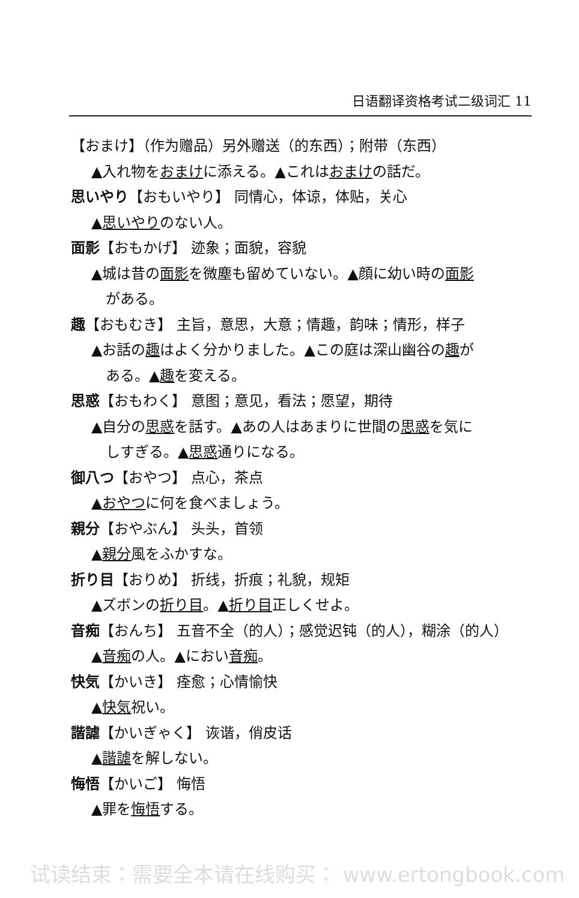日语翻译资格考试二级词汇 11
【おまけ】（作为赠品）另外赠送（的东西）；附带（东西）
▲入れ物をおまけに添える。▲これはおまけの話だ。
思いやり【おもいやり】 同情心，体谅，体贴，关心
▲思いやりのない人。
面影【おもかげ】 迹象；面貌，容貌
▲城は昔の面影を微塵も留めていない。▲顔に幼い時の面影
がある。
趣【おもむき】 主旨，意思，大意；情趣，韵味；情形，样子
▲お話の趣はよく分かりました。▲この庭は深山幽谷の趣が
ある。▲趣を変える。
思惑【おもわく】 意图；意见，看法；愿望，期待
▲自分の思惑を話す。▲あの人はあまりに世間の思惑を気に
しすぎる。▲思惑通りになる。
御八つ【おやつ】 点心，茶点
▲おやつに何を食べましょう。
親分【おやぶん】 头头，首领
▲親分風をふかすな。
折り目【おりめ】 折线，折痕；礼貌，规矩
▲ズボンの折り目。▲折り目正しくせよ。
音痴【おんち】 五音不全（的人）；感觉迟钝（的人），糊涂（的人）
▲音痴の人。▲におい音痴。
快気【かいき】 痊愈；心情愉快
▲快気祝い。
諧謔【かいぎゃく】 诙谐，俏皮话
▲諧謔を解しない。
悔悟【かいご】 悔悟
▲罪を悔悟する。
试读结束：需要全本请在线购买： www.ertongbook.com